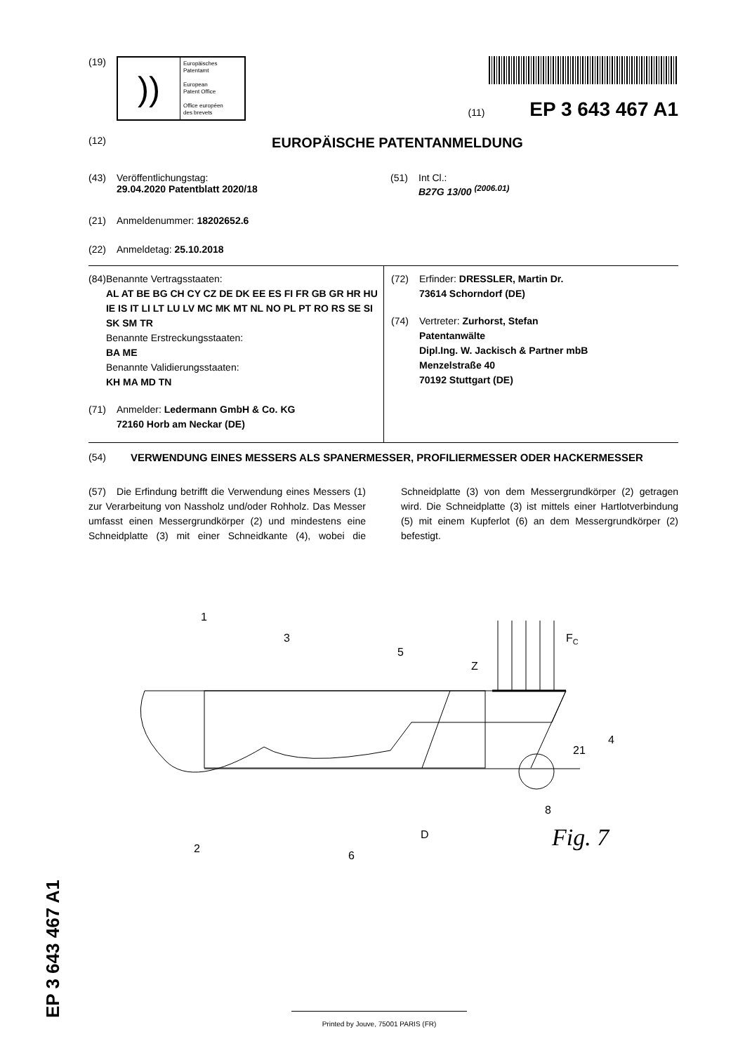(19)
))
Europäisches
Patentamt
European
Patent Office
Office européen
des brevets
(11) EP 3 643 467 A1
(12)
EUROPÄISCHE PATENTANMELDUNG
(43) Veröffentlichungstag:
29.04.2020 Patentblatt 2020/18
(51) Int Cl.:
B27G 13/00 <sup>(2006.01)</sup>
(21) Anmeldenummer: 18202652.6
(22) Anmeldetag: 25.10.2018
(84) Benannte Vertragsstaaten:
AL AT BE BG CH CY CZ DE DK EE ES FI FR GB GR HR HU IE IS IT LI LT LU LV MC MK MT NL NO PL PT RO RS SE SI SK SM TR
Benannte Erstreckungsstaaten:
BA ME
Benannte Validierungsstaaten:
KH MA MD TN
(71) Anmelder: Ledermann GmbH & Co. KG
72160 Horb am Neckar (DE)
(72) Erfinder: DRESSLER, Martin Dr.
73614 Schorndorf (DE)
(74) Vertreter: Zurhorst, Stefan
Patentanwälte
Dipl.Ing. W. Jackisch & Partner mbB
Menzelstraße 40
70192 Stuttgart (DE)
(54) VERWENDUNG EINES MESSERS ALS SPANERMESSER, PROFILIERMESSER ODER HACKERMESSER
(57) Die Erfindung betrifft die Verwendung eines Messers (1) zur Verarbeitung von Nassholz und/oder Rohholz. Das Messer umfasst einen Messergrundkörper (2) und mindestens eine Schneidplatte (3) mit einer Schneidkante (4), wobei die Schneidplatte (3) von dem Messergrundkörper (2) getragen wird. Die Schneidplatte (3) ist mittels einer Hartlotverbindung (5) mit einem Kupferlot (6) an dem Messergrundkörper (2) befestigt.
1
3
5
Z
FC
4
21
8
D
6
2
Fig. 7
EP 3 643 467 A1
Printed by Jouve, 75001 PARIS (FR)